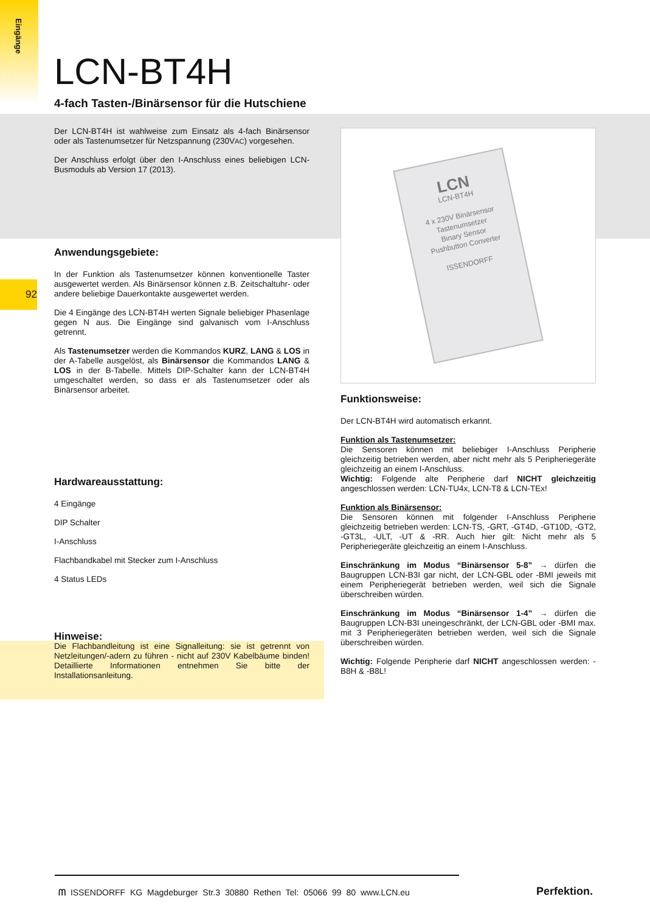Eingänge
92
LCN-BT4H
4-fach Tasten-/Binärsensor für die Hutschiene
Der LCN-BT4H ist wahlweise zum Einsatz als 4-fach Binärsensor oder als Tastenumsetzer für Netzspannung (230VAC) vorgesehen.
Der Anschluss erfolgt über den I-Anschluss eines beliebigen LCN-Busmoduls ab Version 17 (2013).
Anwendungsgebiete:
In der Funktion als Tastenumsetzer können konventionelle Taster ausgewertet werden. Als Binärsensor können z.B. Zeitschaltuhr- oder andere beliebige Dauerkontakte ausgewertet werden.
Die 4 Eingänge des LCN-BT4H werten Signale beliebiger Phasenlage gegen N aus. Die Eingänge sind galvanisch vom I-Anschluss getrennt.
Als Tastenumsetzer werden die Kommandos KURZ, LANG & LOS in der A-Tabelle ausgelöst, als Binärsensor die Kommandos LANG & LOS in der B-Tabelle. Mittels DIP-Schalter kann der LCN-BT4H umgeschaltet werden, so dass er als Tastenumsetzer oder als Binärsensor arbeitet.
Hardwareausstattung:
4 Eingänge
DIP Schalter
I-Anschluss
Flachbandkabel mit Stecker zum I-Anschluss
4 Status LEDs
Hinweise:
Die Flachbandleitung ist eine Signalleitung: sie ist getrennt von Netzleitungen/-adern zu führen - nicht auf 230V Kabelbäume binden! Detaillierte Informationen entnehmen Sie bitte der Installationsanleitung.
LCN
LCN-BT4H
4 x 230V Binärsensor
Tastenumsetzer
Binary Sensor
Pushbutton Converter
ISSENDORFF
Funktionsweise:
Der LCN-BT4H wird automatisch erkannt.
Funktion als Tastenumsetzer:
Die Sensoren können mit beliebiger I-Anschluss Peripherie gleichzeitig betrieben werden, aber nicht mehr als 5 Peripheriegeräte gleichzeitig an einem I-Anschluss.
Wichtig: Folgende alte Peripherie darf NICHT gleichzeitig angeschlossen werden: LCN-TU4x, LCN-T8 & LCN-TEx!
Funktion als Binärsensor:
Die Sensoren können mit folgender I-Anschluss Peripherie gleichzeitig betrieben werden: LCN-TS, -GRT, -GT4D, -GT10D, -GT2, -GT3L, -ULT, -UT & -RR. Auch hier gilt: Nicht mehr als 5 Peripheriegeräte gleichzeitig an einem I-Anschluss.
Einschränkung im Modus “Binärsensor 5-8” → dürfen die Baugruppen LCN-B3I gar nicht, der LCN-GBL oder -BMI jeweils mit einem Peripheriegerät betrieben werden, weil sich die Signale überschreiben würden.
Einschränkung im Modus “Binärsensor 1-4” → dürfen die Baugruppen LCN-B3I uneingeschränkt, der LCN-GBL oder -BMI max. mit 3 Peripheriegeräten betrieben werden, weil sich die Signale überschreiben würden.
Wichtig: Folgende Peripherie darf NICHT angeschlossen werden: -B8H & -B8L!
ᗰ ISSENDORFF KG Magdeburger Str.3 30880 Rethen Tel: 05066 99 80 www.LCN.eu
Perfektion.